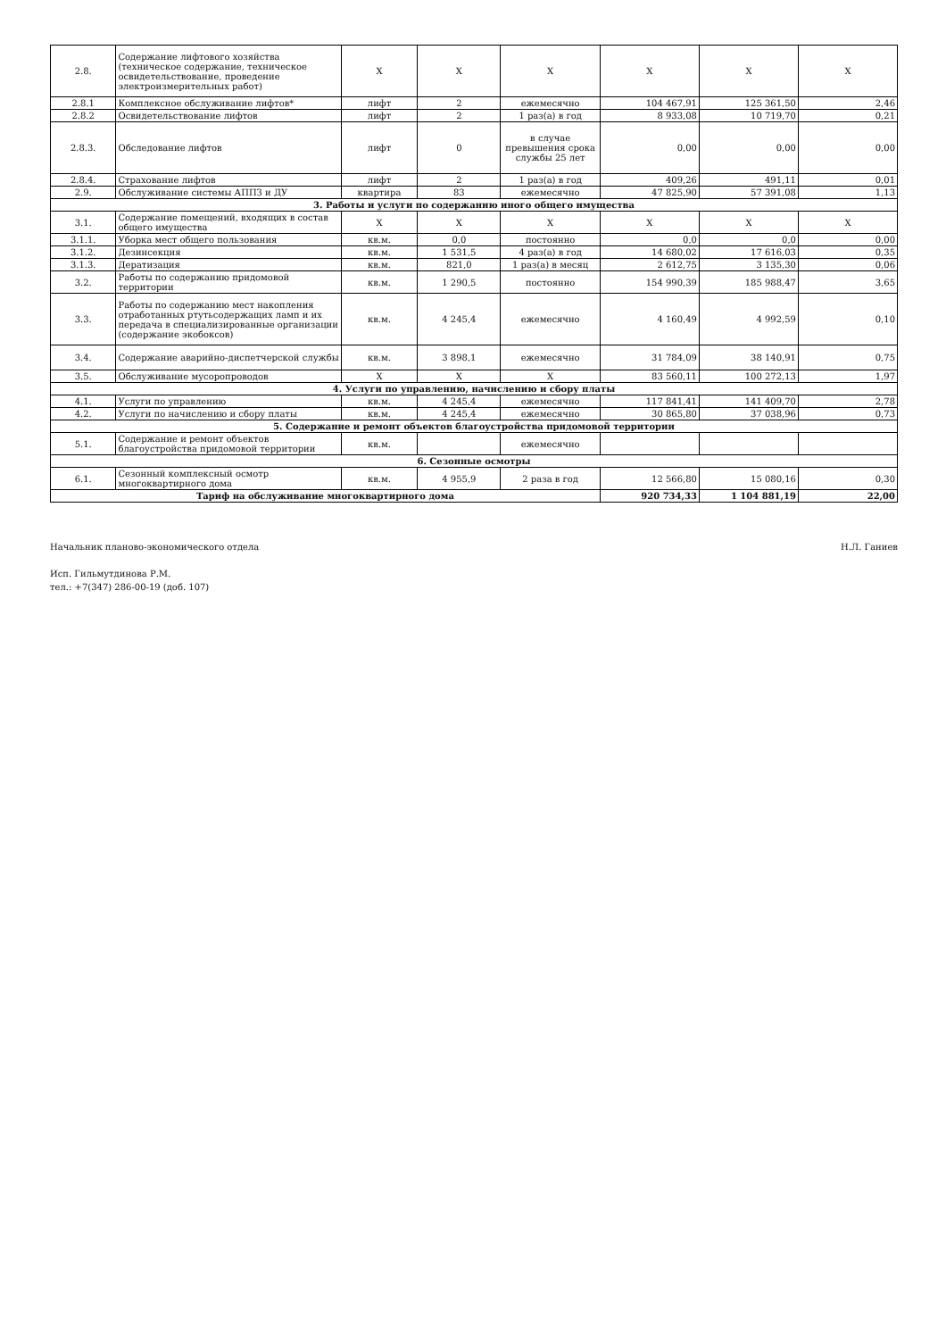| 2.8. | Содержание лифтового хозяйства (техническое содержание, техническое освидетельствование, проведение электроизмерительных работ) | Х | Х | Х | Х | Х | Х |
| 2.8.1 | Комплексное обслуживание лифтов* | лифт | 2 | ежемесячно | 104 467,91 | 125 361,50 | 2,46 |
| 2.8.2 | Освидетельствование лифтов | лифт | 2 | 1 раз(а) в год | 8 933,08 | 10 719,70 | 0,21 |
| 2.8.3. | Обследование лифтов | лифт | 0 | в случае превышения срока службы 25 лет | 0,00 | 0,00 | 0,00 |
| 2.8.4. | Страхование лифтов | лифт | 2 | 1 раз(а) в год | 409,26 | 491,11 | 0,01 |
| 2.9. | Обслуживание системы АППЗ и ДУ | квартира | 83 | ежемесячно | 47 825,90 | 57 391,08 | 1,13 |
| 3. Работы и услуги по содержанию иного общего имущества | | | | | | | |
| 3.1. | Содержание помещений, входящих в состав общего имущества | Х | Х | Х | Х | Х | Х |
| 3.1.1. | Уборка мест общего пользования | кв.м. | 0,0 | постоянно | 0,0 | 0,0 | 0,00 |
| 3.1.2. | Дезинсекция | кв.м. | 1 531,5 | 4 раз(а) в год | 14 680,02 | 17 616,03 | 0,35 |
| 3.1.3. | Дератизация | кв.м. | 821,0 | 1 раз(а) в месяц | 2 612,75 | 3 135,30 | 0,06 |
| 3.2. | Работы по содержанию придомовой территории | кв.м. | 1 290,5 | постоянно | 154 990,39 | 185 988,47 | 3,65 |
| 3.3. | Работы по содержанию мест накопления отработанных ртутьсодержащих ламп и их передача в специализированные организации (содержание экобоксов) | кв.м. | 4 245,4 | ежемесячно | 4 160,49 | 4 992,59 | 0,10 |
| 3.4. | Содержание аварийно-диспетчерской службы | кв.м. | 3 898,1 | ежемесячно | 31 784,09 | 38 140,91 | 0,75 |
| 3.5. | Обслуживание мусоропроводов | Х | Х | Х | 83 560,11 | 100 272,13 | 1,97 |
| 4. Услуги по управлению, начислению и сбору платы | | | | | | | |
| 4.1. | Услуги по управлению | кв.м. | 4 245,4 | ежемесячно | 117 841,41 | 141 409,70 | 2,78 |
| 4.2. | Услуги по начислению и сбору платы | кв.м. | 4 245,4 | ежемесячно | 30 865,80 | 37 038,96 | 0,73 |
| 5. Содержание и ремонт объектов благоустройства придомовой территории | | | | | | | |
| 5.1. | Содержание и ремонт объектов благоустройства придомовой территории | кв.м. | | ежемесячно | | | |
| 6. Сезонные осмотры | | | | | | | |
| 6.1. | Сезонный комплексный осмотр многоквартирного дома | кв.м. | 4 955,9 | 2 раза в год | 12 566,80 | 15 080,16 | 0,30 |
| Тариф на обслуживание многоквартирного дома | | | | | 920 734,33 | 1 104 881,19 | 22,00 |
Начальник планово-экономического отдела
Исп. Гильмутдинова Р.М.
тел.: +7(347) 286-00-19 (доб. 107)
Н.Л. Ганиев